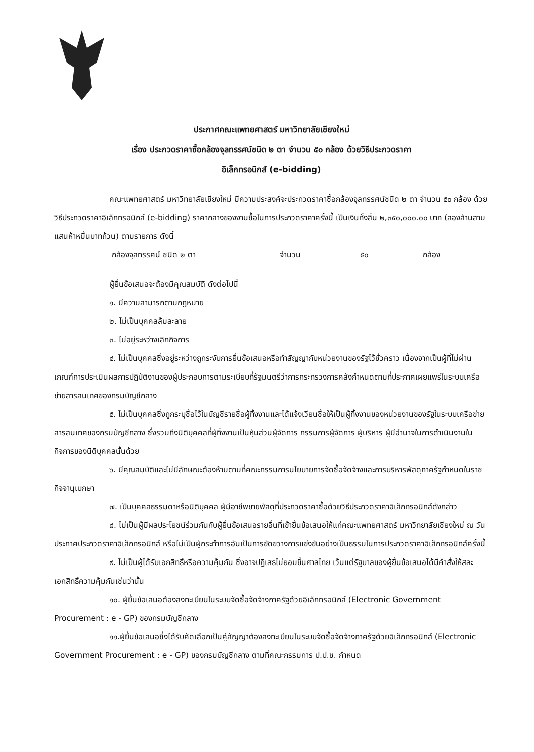ประกาศคณะแพทยศาสตร์ มหาวิทยาลัยเชียงใหม่
เรื่อง ประกวดราคาซื้อกล้องจุลทรรศน์ชนิด ๒ ตา จำนวน ๕๐ กล้อง ด้วยวิธีประกวดราคา
อิเล็กทรอนิกส์ (e-bidding)
คณะแพทยศาสตร์ มหาวิทยาลัยเชียงใหม่ มีความประสงค์จะประกวดราคาซื้อกล้องจุลทรรศน์ชนิด ๒ ตา จำนวน ๕๐ กล้อง ด้วยวิธีประกวดราคาอิเล็กทรอนิกส์ (e-bidding) ราคากลางของงานซื้อในการประกวดราคาครั้งนี้ เป็นเงินทั้งสิ้น ๒,๓๕๐,๐๐๐.๐๐ บาท (สองล้านสามแสนห้าหมื่นบาทถ้วน) ตามรายการ ดังนี้
กล้องจุลทรรศน์ ชนิด ๒ ตา จำนวน ๕๐ กล้อง
ผู้ยื่นข้อเสนอจะต้องมีคุณสมบัติ ดังต่อไปนี้
๑. มีความสามารถตามกฎหมาย
๒. ไม่เป็นบุคคลล้มละลาย
๓. ไม่อยู่ระหว่างเลิกกิจการ
๔. ไม่เป็นบุคคลซึ่งอยู่ระหว่างถูกระงับการยื่นข้อเสนอหรือทำสัญญากับหน่วยงานของรัฐไว้ชั่วคราว เนื่องจากเป็นผู้ที่ไม่ผ่านเกณฑ์การประเมินผลการปฏิบัติงานของผู้ประกอบการตามระเบียบที่รัฐมนตรีว่าการกระทรวงการคลังกำหนดตามที่ประกาศเผยแพร่ในระบบเครือข่ายสารสนเทศของกรมบัญชีกลาง
๕. ไม่เป็นบุคคลซึ่งถูกระบุชื่อไว้ในบัญชีรายชื่อผู้ทิ้งงานและได้แจ้งเวียนชื่อให้เป็นผู้ทิ้งงานของหน่วยงานของรัฐในระบบเครือข่ายสารสนเทศของกรมบัญชีกลาง ซึ่งรวมถึงนิติบุคคลที่ผู้ทิ้งงานเป็นหุ้นส่วนผู้จัดการ กรรมการผู้จัดการ ผู้บริหาร ผู้มีอำนาจในการดำเนินงานในกิจการของนิติบุคคลนั้นด้วย
๖. มีคุณสมบัติและไม่มีลักษณะต้องห้ามตามที่คณะกรรมการนโยบายการจัดซื้อจัดจ้างและการบริหารพัสดุภาครัฐกำหนดในราชกิจจานุเบกษา
๗. เป็นบุคคลธรรมดาหรือนิติบุคคล ผู้มีอาชีพขายพัสดุที่ประกวดราคาซื้อด้วยวิธีประกวดราคาอิเล็กทรอนิกส์ดังกล่าว
๘. ไม่เป็นผู้มีผลประโยชน์ร่วมกันกับผู้ยื่นข้อเสนอรายอื่นที่เข้ายื่นข้อเสนอให้แก่คณะแพทยศาสตร์ มหาวิทยาลัยเชียงใหม่ ณ วันประกาศประกวดราคาอิเล็กทรอนิกส์ หรือไม่เป็นผู้กระทำการอันเป็นการขัดขวางการแข่งขันอย่างเป็นธรรมในการประกวดราคาอิเล็กทรอนิกส์ครั้งนี้
๙. ไม่เป็นผู้ได้รับเอกสิทธิ์หรือความคุ้มกัน ซึ่งอาจปฏิเสธไม่ยอมขึ้นศาลไทย เว้นแต่รัฐบาลของผู้ยื่นข้อเสนอได้มีคำสั่งให้สละเอกสิทธิ์ความคุ้มกันเช่นว่านั้น
๑๐. ผู้ยื่นข้อเสนอต้องลงทะเบียนในระบบจัดซื้อจัดจ้างภาครัฐด้วยอิเล็กทรอนิกส์ (Electronic Government Procurement : e - GP) ของกรมบัญชีกลาง
๑๑.ผู้ยื่นข้อเสนอซึ่งได้รับคัดเลือกเป็นคู่สัญญาต้องลงทะเบียนในระบบจัดซื้อจัดจ้างภาครัฐด้วยอิเล็กทรอนิกส์ (Electronic Government Procurement : e - GP) ของกรมบัญชีกลาง ตามที่คณะกรรมการ ป.ป.ช. กำหนด